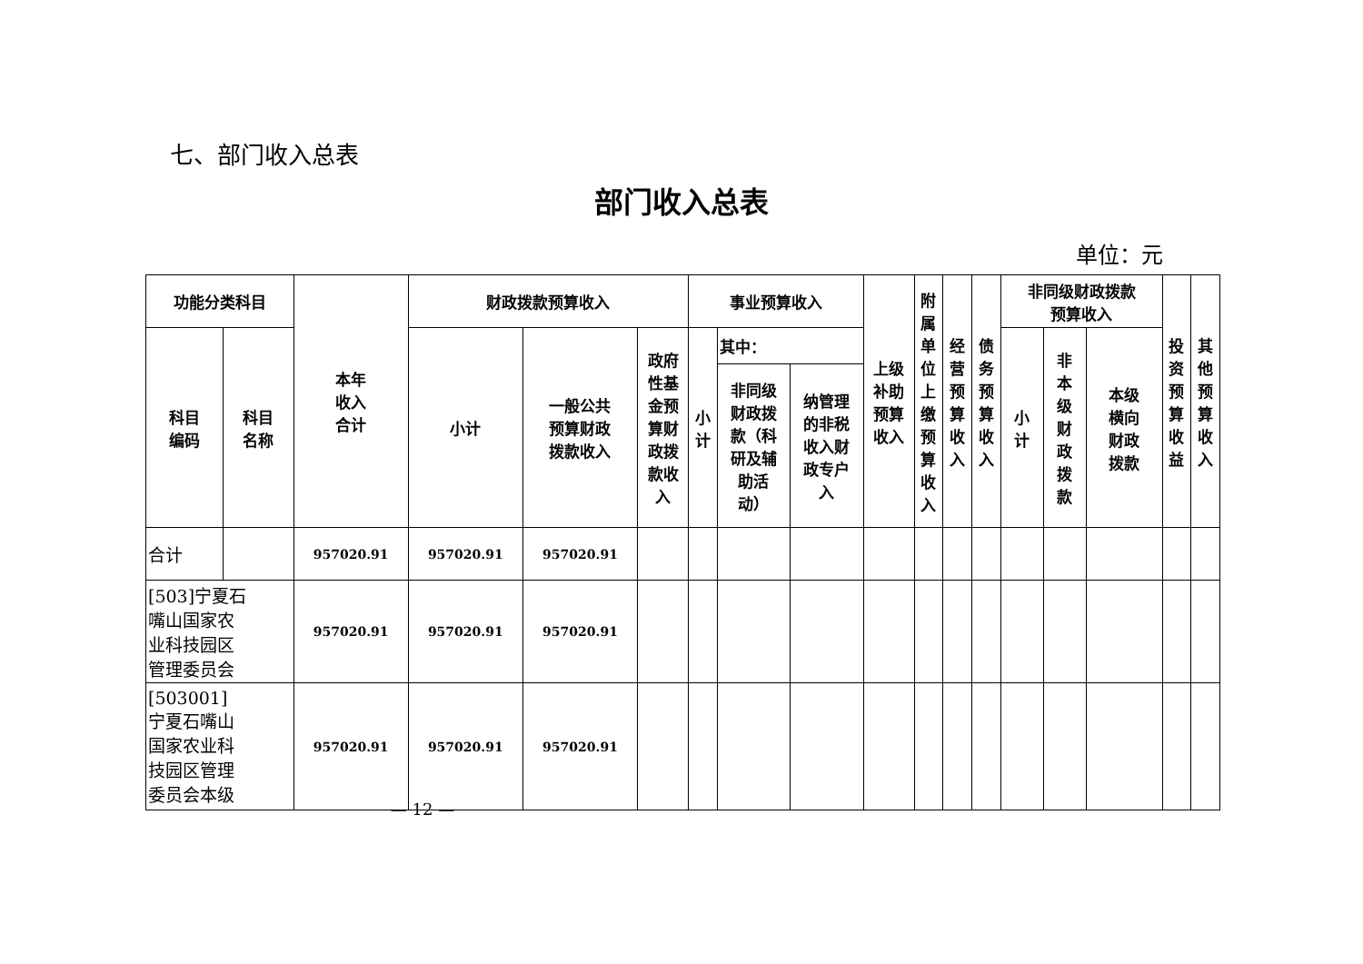七、部门收入总表
部门收入总表
单位：元
| 功能分类科目 | | 本年 收入 合计 | 财政拨款预算收入 | | | 事业预算收入 | | | 上级 补助 预算 收入 | 附 属 单 位 上 缴 预 算 收 入 | 经 营 预 算 收 入 | 债 务 预 算 收 入 | 非同级财政拨款 预算收入 | | | 投 资 预 算 收 益 | 其 他 预 算 收 入 |
| --- | --- | --- | --- | --- | --- | --- | --- | --- | --- | --- | --- | --- | --- | --- | --- | --- | --- |
| 科目 编码 | 科目 名称 | | 小计 | 一般公共 预算财政 拨款收入 | 政府 性基 金预 算财 政拨 款收 入 | 小 计 | 其中： | | | | | | 小 计 | 非 本 级 财 政 拨 款 | 本级 横向 财政 拨款 | | |
| | | | | | | | 非同级 财政拨 款（科 研及辅 助活 动） | 纳管理 的非税 收入财 政专户 入 | | | | | | | | | |
| 合计 | | 957020.91 | 957020.91 | 957020.91 | | | | | | | | | | | | | |
| [503]宁夏石 嘴山国家农 业科技园区 管理委员会 | | 957020.91 | 957020.91 | 957020.91 | | | | | | | | | | | | | |
| [503001] 宁夏石嘴山 国家农业科 技园区管理 委员会本级 | | 957020.91 | 957020.91 | 957020.91 | | | | | | | | | | | | | |
— 12 —